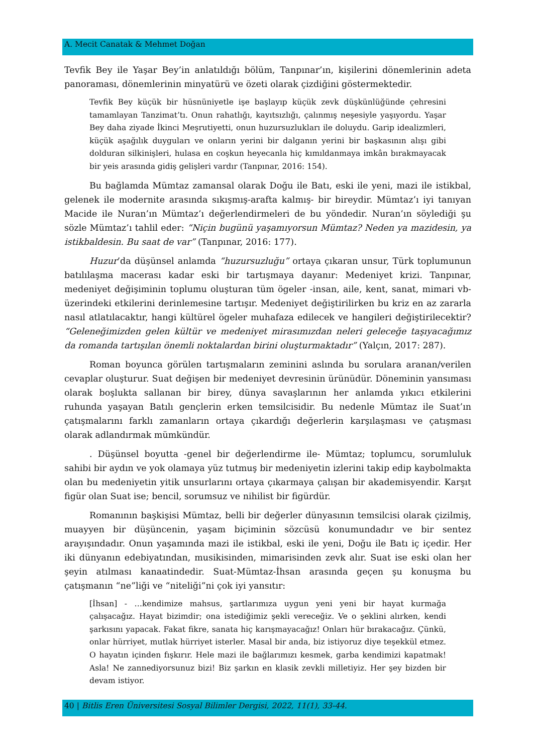A. Mecit Canatak & Mehmet Doğan
Tevfik Bey ile Yaşar Bey’in anlatıldığı bölüm, Tanpınar’ın, kişilerini dönemlerinin adeta panoraması, dönemlerinin minyatürü ve özeti olarak çizdiğini göstermektedir.
Tevfik Bey küçük bir hüsnüniyetle işe başlayıp küçük zevk düşkünlüğünde çehresini tamamlayan Tanzimat’tı. Onun rahatlığı, kayıtsızlığı, çalınmış neşesiyle yaşıyordu. Yaşar Bey daha ziyade İkinci Meşrutiyetti, onun huzursuzlukları ile doluydu. Garip idealizmleri, küçük aşağılık duyguları ve onların yerini bir dalganın yerini bir başkasının alışı gibi dolduran silkinişleri, hulasa en coşkun heyecanla hiç kımıldanmaya imkân bırakmayacak bir yeis arasında gidiş gelişleri vardır (Tanpınar, 2016: 154).
Bu bağlamda Mümtaz zamansal olarak Doğu ile Batı, eski ile yeni, mazi ile istikbal, gelenek ile modernite arasında sıkışmış-arafta kalmış- bir bireydir. Mümtaz’ı iyi tanıyan Macide ile Nuran’ın Mümtaz’ı değerlendirmeleri de bu yöndedir. Nuran’ın söylediği şu sözle Mümtaz’ı tahlil eder: “Niçin bugünü yaşamıyorsun Mümtaz? Neden ya mazidesin, ya istikbaldesin. Bu saat de var” (Tanpınar, 2016: 177).
Huzur’da düşünsel anlamda “huzursuzluğu” ortaya çıkaran unsur, Türk toplumunun batılılaşma macerası kadar eski bir tartışmaya dayanır: Medeniyet krizi. Tanpınar, medeniyet değişiminin toplumu oluşturan tüm ögeler -insan, aile, kent, sanat, mimari vb- üzerindeki etkilerini derinlemesine tartışır. Medeniyet değiştirilirken bu kriz en az zararla nasıl atlatılacaktır, hangi kültürel ögeler muhafaza edilecek ve hangileri değiştirilecektir? “Geleneğimizden gelen kültür ve medeniyet mirasımızdan neleri geleceğe taşıyacağımız da romanda tartışılan önemli noktalardan birini oluşturmaktadır” (Yalçın, 2017: 287).
Roman boyunca görülen tartışmaların zeminini aslında bu sorulara aranan/verilen cevaplar oluşturur. Suat değişen bir medeniyet devresinin ürünüdür. Döneminin yansıması olarak boşlukta sallanan bir birey, dünya savaşlarının her anlamda yıkıcı etkilerini ruhunda yaşayan Batılı gençlerin erken temsilcisidir. Bu nedenle Mümtaz ile Suat’ın çatışmalarını farklı zamanların ortaya çıkardığı değerlerin karşılaşması ve çatışması olarak adlandırmak mümkündür.
. Düşünsel boyutta -genel bir değerlendirme ile- Mümtaz; toplumcu, sorumluluk sahibi bir aydın ve yok olamaya yüz tutmuş bir medeniyetin izlerini takip edip kaybolmakta olan bu medeniyetin yitik unsurlarını ortaya çıkarmaya çalışan bir akademisyendir. Karşıt figür olan Suat ise; bencil, sorumsuz ve nihilist bir figürdür.
Romanının başkişisi Mümtaz, belli bir değerler dünyasının temsilcisi olarak çizilmiş, muayyen bir düşüncenin, yaşam biçiminin sözcüsü konumundadır ve bir sentez arayışındadır. Onun yaşamında mazi ile istikbal, eski ile yeni, Doğu ile Batı iç içedir. Her iki dünyanın edebiyatından, musikisinden, mimarisinden zevk alır. Suat ise eski olan her şeyin atılması kanaatindedir. Suat-Mümtaz-İhsan arasında geçen şu konuşma bu çatışmanın “ne”liği ve “niteliği”ni çok iyi yansıtır:
[İhsan] - …kendimize mahsus, şartlarımıza uygun yeni yeni bir hayat kurmağa çalışacağız. Hayat bizimdir; ona istediğimiz şekli vereceğiz. Ve o şeklini alırken, kendi şarkısını yapacak. Fakat fikre, sanata hiç karışmayacağız! Onları hür bırakacağız. Çünkü, onlar hürriyet, mutlak hürriyet isterler. Masal bir anda, biz istiyoruz diye teşekkül etmez. O hayatın içinden fışkırır. Hele mazi ile bağlarımızı kesmek, garba kendimizi kapatmak! Asla! Ne zannediyorsunuz bizi! Biz şarkın en klasik zevkli milletiyiz. Her şey bizden bir devam istiyor.
40 | Bitlis Eren Üniversitesi Sosyal Bilimler Dergisi, 2022, 11(1), 33-44.